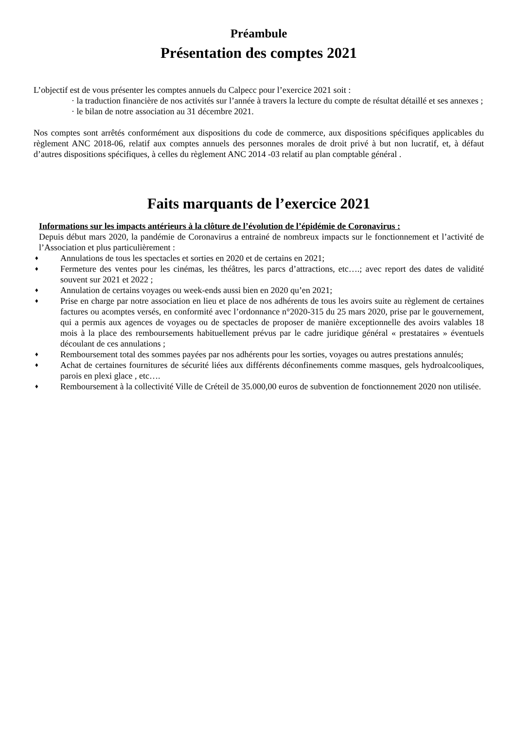Préambule
Présentation des comptes 2021
L’objectif est de vous présenter les comptes annuels du Calpecc pour l’exercice 2021 soit :
· la traduction financière de nos activités sur l’année à travers la lecture du compte de résultat détaillé et ses annexes ;
· le bilan de notre association au 31 décembre 2021.
Nos comptes sont arrêtés conformément aux dispositions du code de commerce, aux dispositions spécifiques applicables du règlement ANC 2018-06, relatif aux comptes annuels des personnes morales de droit privé à but non lucratif, et, à défaut d’autres dispositions spécifiques, à celles du règlement ANC 2014 -03 relatif au plan comptable général .
Faits marquants de l’exercice 2021
Informations sur les impacts antérieurs à la clôture de l’évolution de l’épidémie de Coronavirus :
Depuis début mars 2020, la pandémie de Coronavirus a entrainé de nombreux impacts sur le fonctionnement et l’activité de l’Association et plus particulièrement :
♦ Annulations de tous les spectacles et sorties en 2020 et de certains en 2021;
♦ Fermeture des ventes pour les cinémas, les théâtres, les parcs d’attractions, etc….; avec report des dates de validité souvent sur 2021 et 2022 ;
♦ Annulation de certains voyages ou week-ends aussi bien en 2020 qu’en 2021;
♦ Prise en charge par notre association en lieu et place de nos adhérents de tous les avoirs suite au règlement de certaines factures ou acomptes versés, en conformité avec l’ordonnance n°2020-315 du 25 mars 2020, prise par le gouvernement, qui a permis aux agences de voyages ou de spectacles de proposer de manière exceptionnelle des avoirs valables 18 mois à la place des remboursements habituellement prévus par le cadre juridique général « prestataires » éventuels découlant de ces annulations ;
♦ Remboursement total des sommes payées par nos adhérents pour les sorties, voyages ou autres prestations annulés;
♦ Achat de certaines fournitures de sécurité liées aux différents déconfinements comme masques, gels hydroalcooliques, parois en plexi glace , etc….
♦ Remboursement à la collectivité Ville de Créteil de 35.000,00 euros de subvention de fonctionnement 2020 non utilisée.